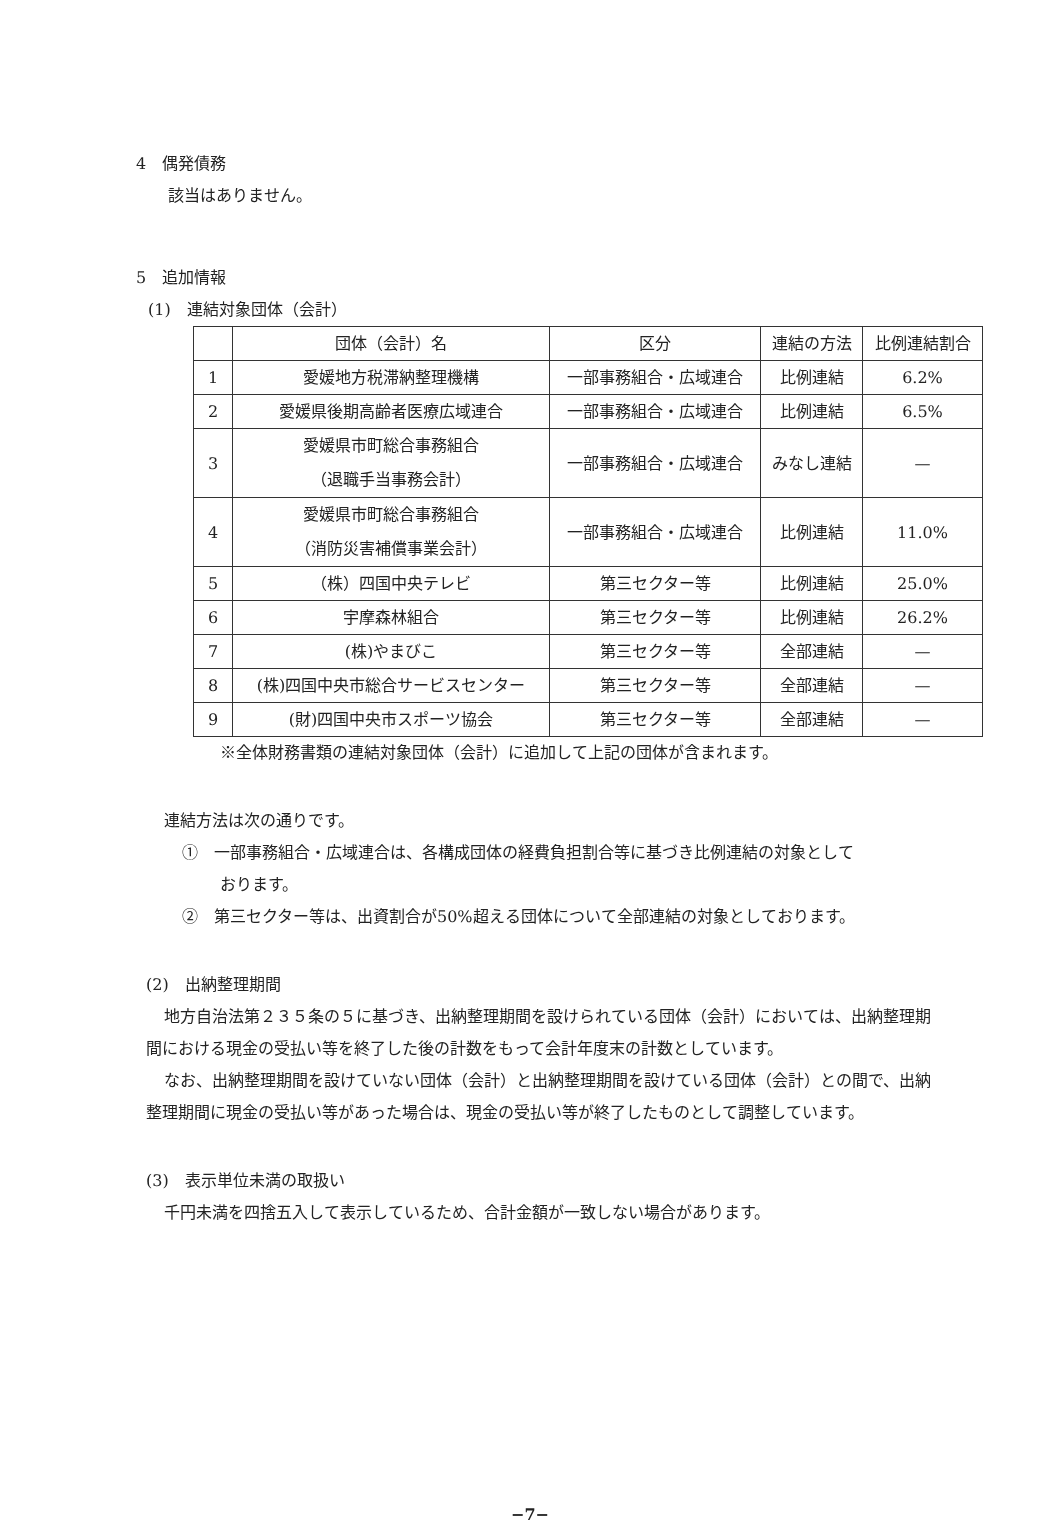4　偶発債務
該当はありません。
5　追加情報
(1)　連結対象団体（会計）
| | 団体（会計）名 | 区分 | 連結の方法 | 比例連結割合 |
| --- | --- | --- | --- | --- |
| 1 | 愛媛地方税滞納整理機構 | 一部事務組合・広域連合 | 比例連結 | 6.2% |
| 2 | 愛媛県後期高齢者医療広域連合 | 一部事務組合・広域連合 | 比例連結 | 6.5% |
| 3 | 愛媛県市町総合事務組合 （退職手当事務会計） | 一部事務組合・広域連合 | みなし連結 | — |
| 4 | 愛媛県市町総合事務組合 （消防災害補償事業会計） | 一部事務組合・広域連合 | 比例連結 | 11.0% |
| 5 | （株）四国中央テレビ | 第三セクター等 | 比例連結 | 25.0% |
| 6 | 宇摩森林組合 | 第三セクター等 | 比例連結 | 26.2% |
| 7 | (株)やまびこ | 第三セクター等 | 全部連結 | — |
| 8 | (株)四国中央市総合サービスセンター | 第三セクター等 | 全部連結 | — |
| 9 | (財)四国中央市スポーツ協会 | 第三セクター等 | 全部連結 | — |
※全体財務書類の連結対象団体（会計）に追加して上記の団体が含まれます。
連結方法は次の通りです。
①　一部事務組合・広域連合は、各構成団体の経費負担割合等に基づき比例連結の対象として
おります。
②　第三セクター等は、出資割合が50%超える団体について全部連結の対象としております。
(2)　出納整理期間
地方自治法第２３５条の５に基づき、出納整理期間を設けられている団体（会計）においては、出納整理期間における現金の受払い等を終了した後の計数をもって会計年度末の計数としています。
なお、出納整理期間を設けていない団体（会計）と出納整理期間を設けている団体（会計）との間で、出納整理期間に現金の受払い等があった場合は、現金の受払い等が終了したものとして調整しています。
(3)　表示単位未満の取扱い
千円未満を四捨五入して表示しているため、合計金額が一致しない場合があります。
−7−